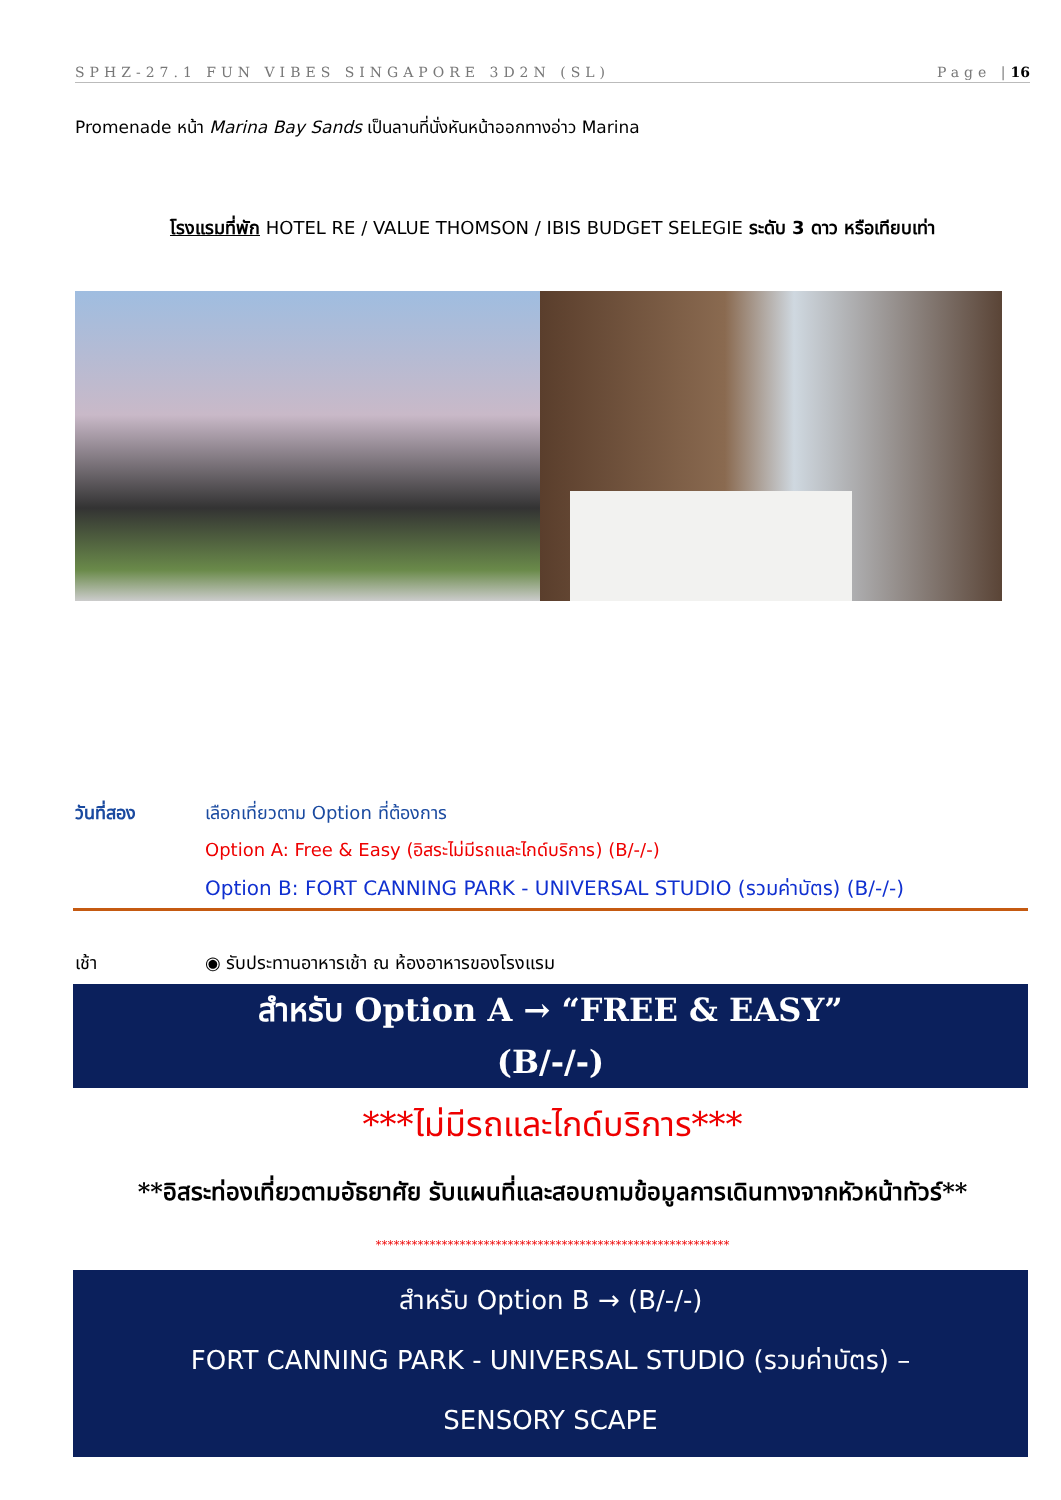SPHZ-27.1 FUN VIBES SINGAPORE 3D2N (SL) Page |16
Promenade หน้า Marina Bay Sands เป็นลานที่นั่งหันหน้าออกทางอ่าว Marina
โรงแรมที่พัก HOTEL RE / VALUE THOMSON / IBIS BUDGET SELEGIE ระดับ 3 ดาว หรือเทียบเท่า
วันที่สอง เลือกเที่ยวตาม Option ที่ต้องการ
Option A: Free & Easy (อิสระไม่มีรถและไกด์บริการ) (B/-/-)
Option B: FORT CANNING PARK - UNIVERSAL STUDIO (รวมค่าบัตร) (B/-/-)
เช้า ◉ รับประทานอาหารเช้า ณ ห้องอาหารของโรงแรม
สำหรับ Option A → “FREE & EASY”
(B/-/-)
***ไม่มีรถและไกด์บริการ***
**อิสระท่องเที่ยวตามอัธยาศัย รับแผนที่และสอบถามข้อมูลการเดินทางจากหัวหน้าทัวร์**
***********************************************************
สำหรับ Option B → (B/-/-)
FORT CANNING PARK - UNIVERSAL STUDIO (รวมค่าบัตร) –
SENSORY SCAPE